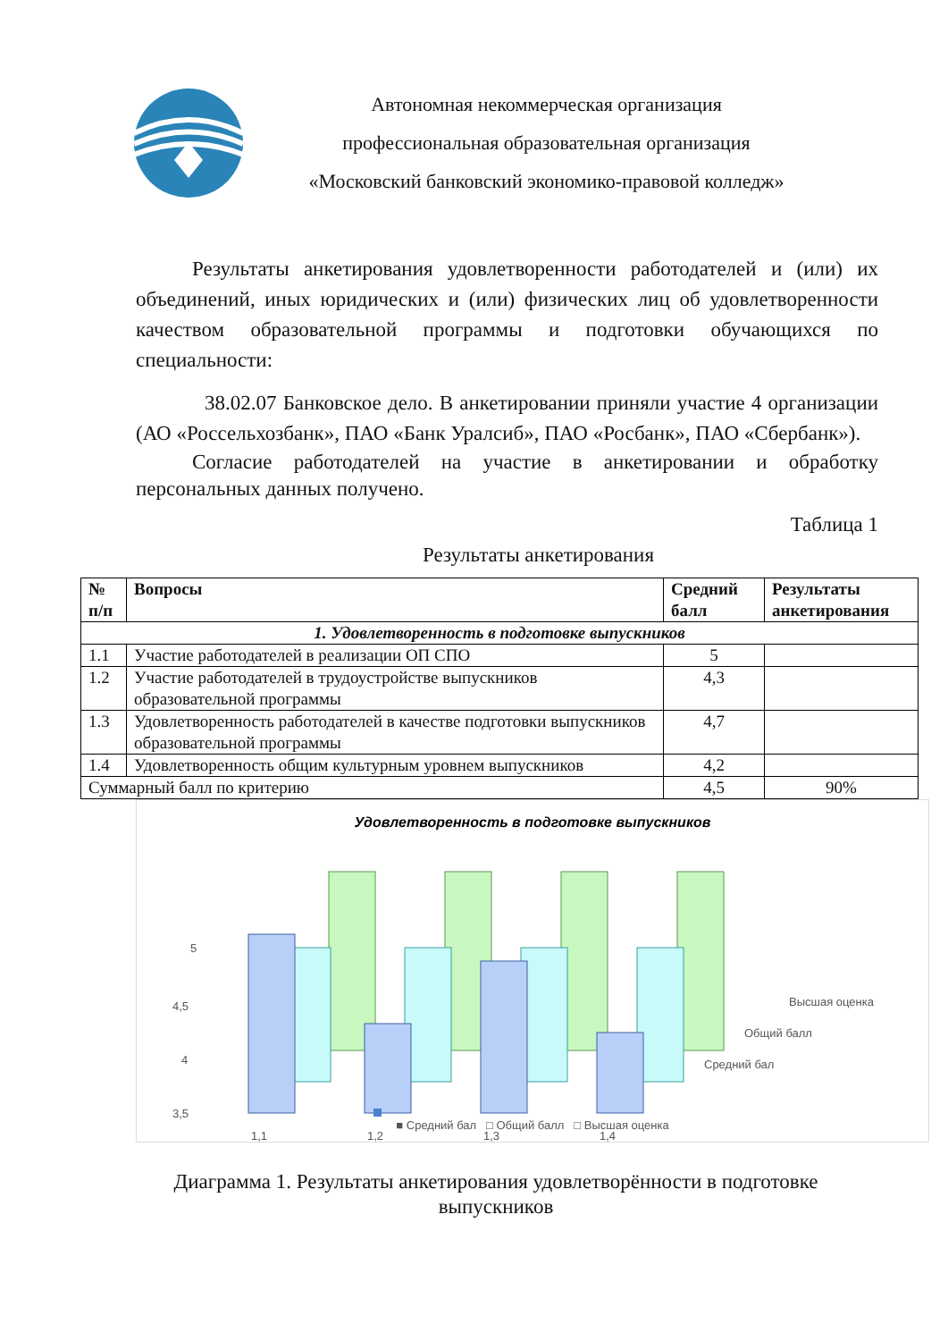Автономная некоммерческая организация
профессиональная образовательная организация
«Московский банковский экономико-правовой колледж»
Результаты анкетирования удовлетворенности работодателей и (или) их объединений, иных юридических и (или) физических лиц об удовлетворенности качеством образовательной программы и подготовки обучающихся по специальности:
38.02.07 Банковское дело. В анкетировании приняли участие 4 организации (АО «Россельхозбанк», ПАО «Банк Уралсиб», ПАО «Росбанк», ПАО «Сбербанк»).
Согласие работодателей на участие в анкетировании и обработку персональных данных получено.
Таблица 1
Результаты анкетирования
| № п/п | Вопросы | Средний балл | Результаты анкетирования |
| --- | --- | --- | --- |
| 1. Удовлетворенность в подготовке выпускников | | | |
| 1.1 | Участие работодателей в реализации ОП СПО | 5 | |
| 1.2 | Участие работодателей в трудоустройстве выпускников образовательной программы | 4,3 | |
| 1.3 | Удовлетворенность работодателей в качестве подготовки выпускников образовательной программы | 4,7 | |
| 1.4 | Удовлетворенность общим культурным уровнем выпускников | 4,2 | |
| Суммарный балл по критерию | | 4,5 | 90% |
Удовлетворенность в подготовке выпускников
5
4,5
4
3,5
1,1
1,2
1,3
1,4
Высшая оценка
Общий балл
Средний бал
■ Средний бал □ Общий балл □ Высшая оценка
Диаграмма 1. Результаты анкетирования удовлетворённости в подготовке выпускников